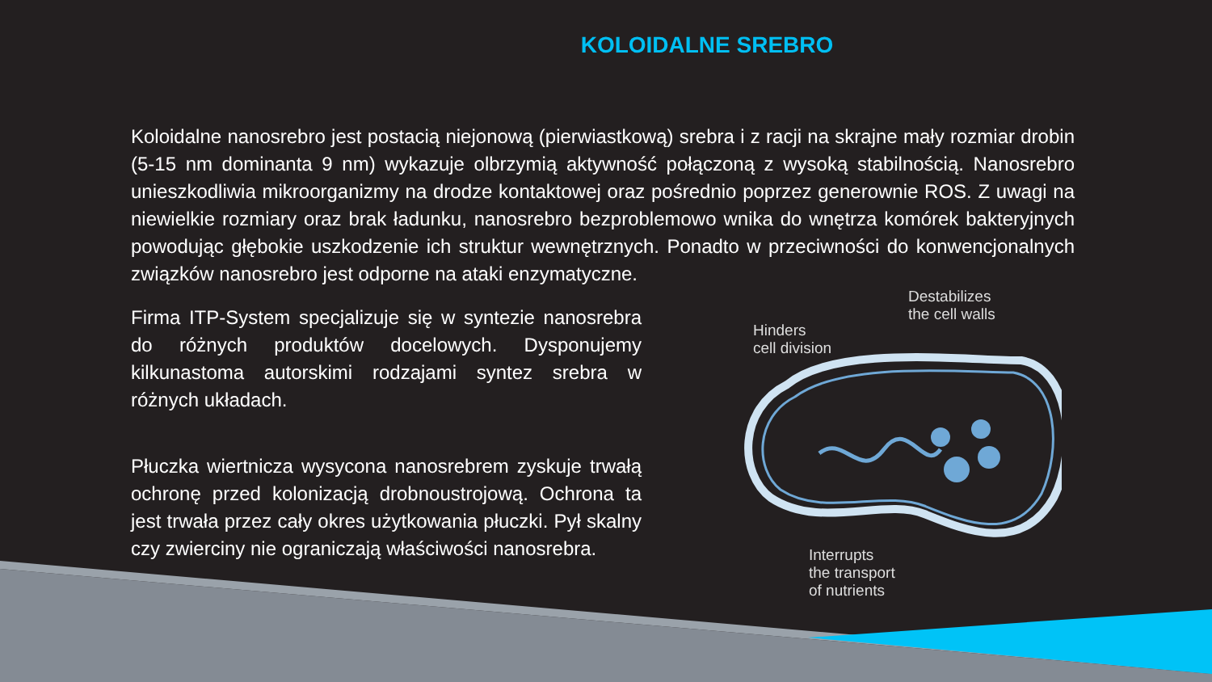KOLOIDALNE SREBRO
Koloidalne nanosrebro jest postacią niejonową (pierwiastkową) srebra i z racji na skrajne mały rozmiar drobin (5-15 nm dominanta 9 nm) wykazuje olbrzymią aktywność połączoną z wysoką stabilnością. Nanosrebro unieszkodliwia mikroorganizmy na drodze kontaktowej oraz pośrednio poprzez generownie ROS. Z uwagi na niewielkie rozmiary oraz brak ładunku, nanosrebro bezproblemowo wnika do wnętrza komórek bakteryjnych powodując głębokie uszkodzenie ich struktur wewnętrznych. Ponadto w przeciwności do konwencjonalnych związków nanosrebro jest odporne na ataki enzymatyczne.
Firma ITP-System specjalizuje się w syntezie nanosrebra do różnych produktów docelowych. Dysponujemy kilkunastoma autorskimi rodzajami syntez srebra w różnych układach.
Płuczka wiertnicza wysycona nanosrebrem zyskuje trwałą ochronę przed kolonizacją drobnoustrojową. Ochrona ta jest trwała przez cały okres użytkowania płuczki. Pył skalny czy zwierciny nie ograniczają właściwości nanosrebra.
Destabilizes
the cell walls
Hinders
cell division
Interrupts
the transport
of nutrients